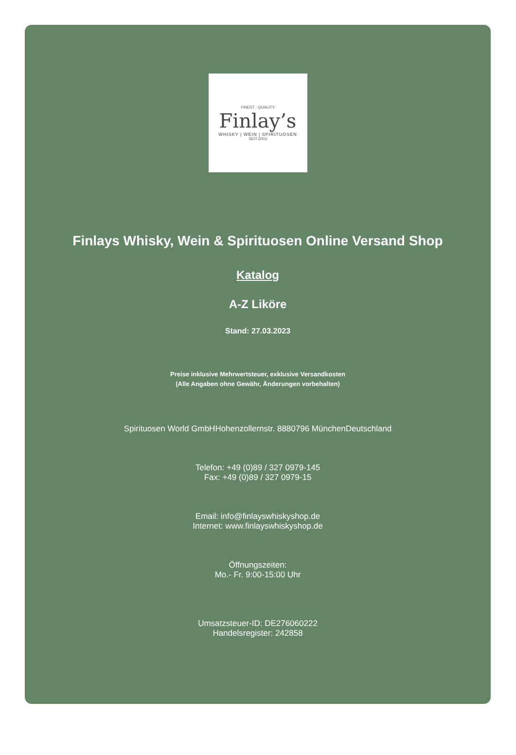FINEST · QUALITY
Finlay’s
WHISKY | WEIN | SPIRITUOSEN
SEIT 2003
Finlays Whisky, Wein & Spirituosen Online Versand Shop
Katalog
A-Z Liköre
Stand: 27.03.2023
Preise inklusive Mehrwertsteuer, exklusive Versandkosten
(Alle Angaben ohne Gewähr, Änderungen vorbehalten)
Spirituosen World GmbHHohenzollernstr. 8880796 MünchenDeutschland
Telefon: +49 (0)89 / 327 0979-145
Fax: +49 (0)89 / 327 0979-15
Email: info@finlayswhiskyshop.de
Internet: www.finlayswhiskyshop.de
Öffnungszeiten:
Mo.- Fr. 9:00-15:00 Uhr
Umsatzsteuer-ID: DE276060222
Handelsregister: 242858